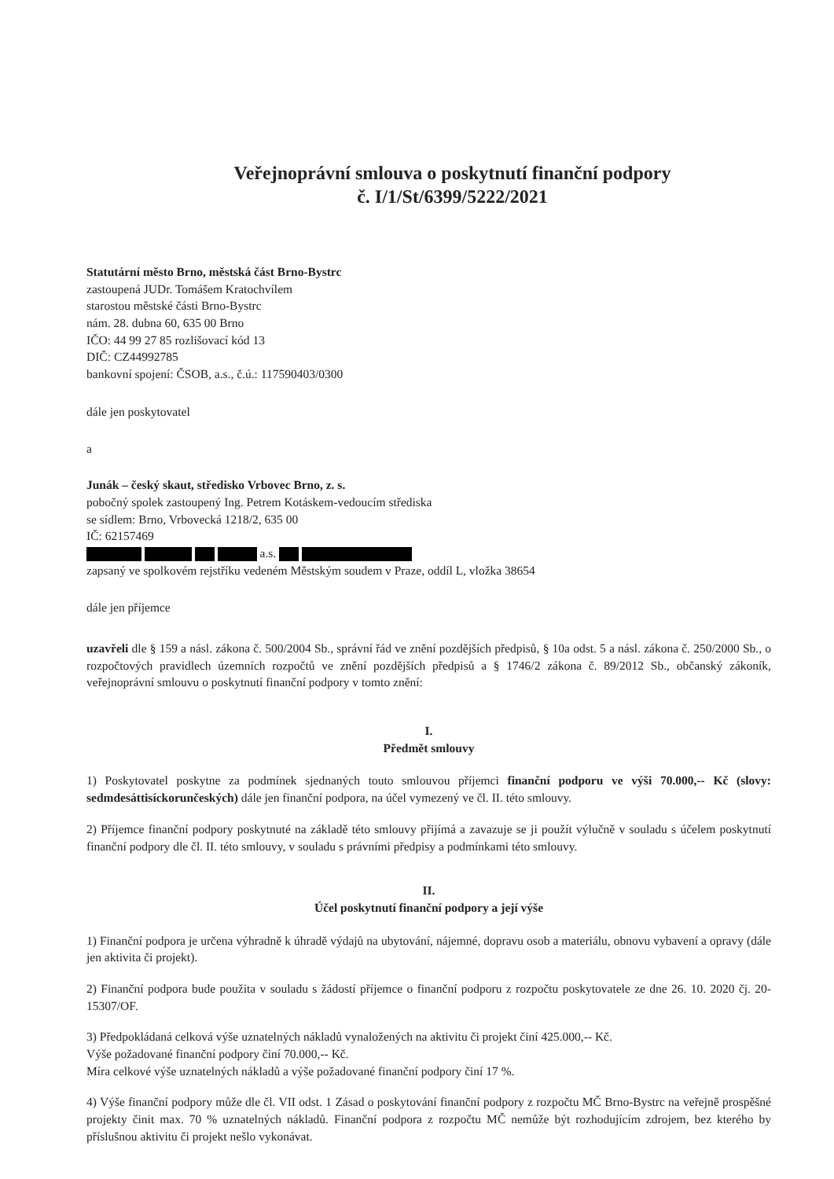Veřejnoprávní smlouva o poskytnutí finanční podpory
č. I/1/St/6399/5222/2021
Statutární město Brno, městská část Brno-Bystrc
zastoupená JUDr. Tomášem Kratochvílem
starostou městské části Brno-Bystrc
nám. 28. dubna 60, 635 00 Brno
IČO: 44 99 27 85 rozlišovací kód 13
DIČ: CZ44992785
bankovní spojení: ČSOB, a.s., č.ú.: 117590403/0300
dále jen poskytovatel
a
Junák – český skaut, středisko Vrbovec Brno, z. s.
pobočný spolek zastoupený Ing. Petrem Kotáskem-vedoucím střediska
se sídlem: Brno, Vrbovecká 1218/2, 635 00
IČ: 62157469
a.s.
zapsaný ve spolkovém rejstříku vedeném Městským soudem v Praze, oddíl L, vložka 38654
dále jen příjemce
uzavřeli dle § 159 a násl. zákona č. 500/2004 Sb., správní řád ve znění pozdějších předpisů, § 10a odst. 5 a násl. zákona č. 250/2000 Sb., o rozpočtových pravidlech územních rozpočtů ve znění pozdějších předpisů a § 1746/2 zákona č. 89/2012 Sb., občanský zákoník, veřejnoprávní smlouvu o poskytnutí finanční podpory v tomto znění:
I.
Předmět smlouvy
1) Poskytovatel poskytne za podmínek sjednaných touto smlouvou příjemci finanční podporu ve výši 70.000,-- Kč (slovy: sedmdesáttisíckorunčeských) dále jen finanční podpora, na účel vymezený ve čl. II. této smlouvy.
2) Příjemce finanční podpory poskytnuté na základě této smlouvy přijímá a zavazuje se ji použít výlučně v souladu s účelem poskytnutí finanční podpory dle čl. II. této smlouvy, v souladu s právními předpisy a podmínkami této smlouvy.
II.
Účel poskytnutí finanční podpory a její výše
1) Finanční podpora je určena výhradně k úhradě výdajů na ubytování, nájemné, dopravu osob a materiálu, obnovu vybavení a opravy (dále jen aktivita či projekt).
2) Finanční podpora bude použita v souladu s žádostí příjemce o finanční podporu z rozpočtu poskytovatele ze dne 26. 10. 2020 čj. 20-15307/OF.
3) Předpokládaná celková výše uznatelných nákladů vynaložených na aktivitu či projekt činí 425.000,-- Kč.
Výše požadované finanční podpory činí 70.000,-- Kč.
Míra celkové výše uznatelných nákladů a výše požadované finanční podpory činí 17 %.
4) Výše finanční podpory může dle čl. VII odst. 1 Zásad o poskytování finanční podpory z rozpočtu MČ Brno-Bystrc na veřejně prospěšné projekty činit max. 70 % uznatelných nákladů. Finanční podpora z rozpočtu MČ nemůže být rozhodujícím zdrojem, bez kterého by příslušnou aktivitu či projekt nešlo vykonávat.